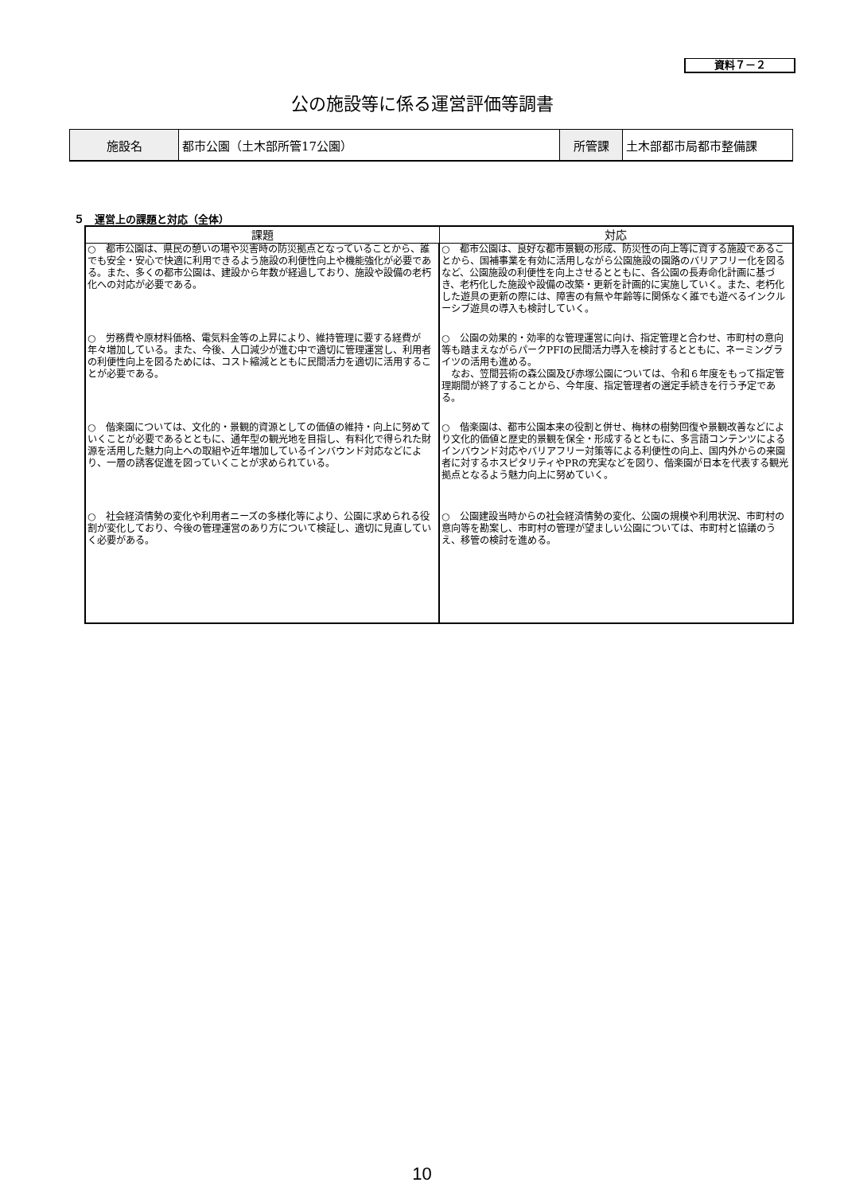資料７－２
公の施設等に係る運営評価等調書
| 施設名 | 都市公園（土木部所管17公園） | 所管課 | 土木部都市局都市整備課 |
５　運営上の課題と対応（全体）
| 課題 | 対応 |
| --- | --- |
| ○ 都市公園は、県民の憩いの場や災害時の防災拠点となっていることから、誰でも安全・安心で快適に利用できるよう施設の利便性向上や機能強化が必要である。また、多くの都市公園は、建設から年数が経過しており、施設や設備の老朽化への対応が必要である。 | ○ 都市公園は、良好な都市景観の形成、防災性の向上等に資する施設であることから、国補事業を有効に活用しながら公園施設の園路のバリアフリー化を図るなど、公園施設の利便性を向上させるとともに、各公園の長寿命化計画に基づき、老朽化した施設や設備の改築・更新を計画的に実施していく。また、老朽化した遊具の更新の際には、障害の有無や年齢等に関係なく誰でも遊べるインクルーシブ遊具の導入も検討していく。 |
| ○ 労務費や原材料価格、電気料金等の上昇により、維持管理に要する経費が年々増加している。また、今後、人口減少が進む中で適切に管理運営し、利用者の利便性向上を図るためには、コスト縮減とともに民間活力を適切に活用することが必要である。 | ○ 公園の効果的・効率的な管理運営に向け、指定管理と合わせ、市町村の意向等も踏まえながらパークPFIの民間活力導入を検討するとともに、ネーミングライツの活用も進める。 なお、笠間芸術の森公園及び赤塚公園については、令和６年度をもって指定管理期間が終了することから、今年度、指定管理者の選定手続きを行う予定である。 |
| ○ 偕楽園については、文化的・景観的資源としての価値の維持・向上に努めていくことが必要であるとともに、通年型の観光地を目指し、有料化で得られた財源を活用した魅力向上への取組や近年増加しているインバウンド対応などにより、一層の誘客促進を図っていくことが求められている。 | ○ 偕楽園は、都市公園本来の役割と併せ、梅林の樹勢回復や景観改善などにより文化的価値と歴史的景観を保全・形成するとともに、多言語コンテンツによるインバウンド対応やバリアフリー対策等による利便性の向上、国内外からの来園者に対するホスピタリティやPRの充実などを図り、偕楽園が日本を代表する観光拠点となるよう魅力向上に努めていく。 |
| ○ 社会経済情勢の変化や利用者ニーズの多様化等により、公園に求められる役割が変化しており、今後の管理運営のあり方について検証し、適切に見直していく必要がある。 | ○ 公園建設当時からの社会経済情勢の変化、公園の規模や利用状況、市町村の意向等を勘案し、市町村の管理が望ましい公園については、市町村と協議のうえ、移管の検討を進める。 |
10